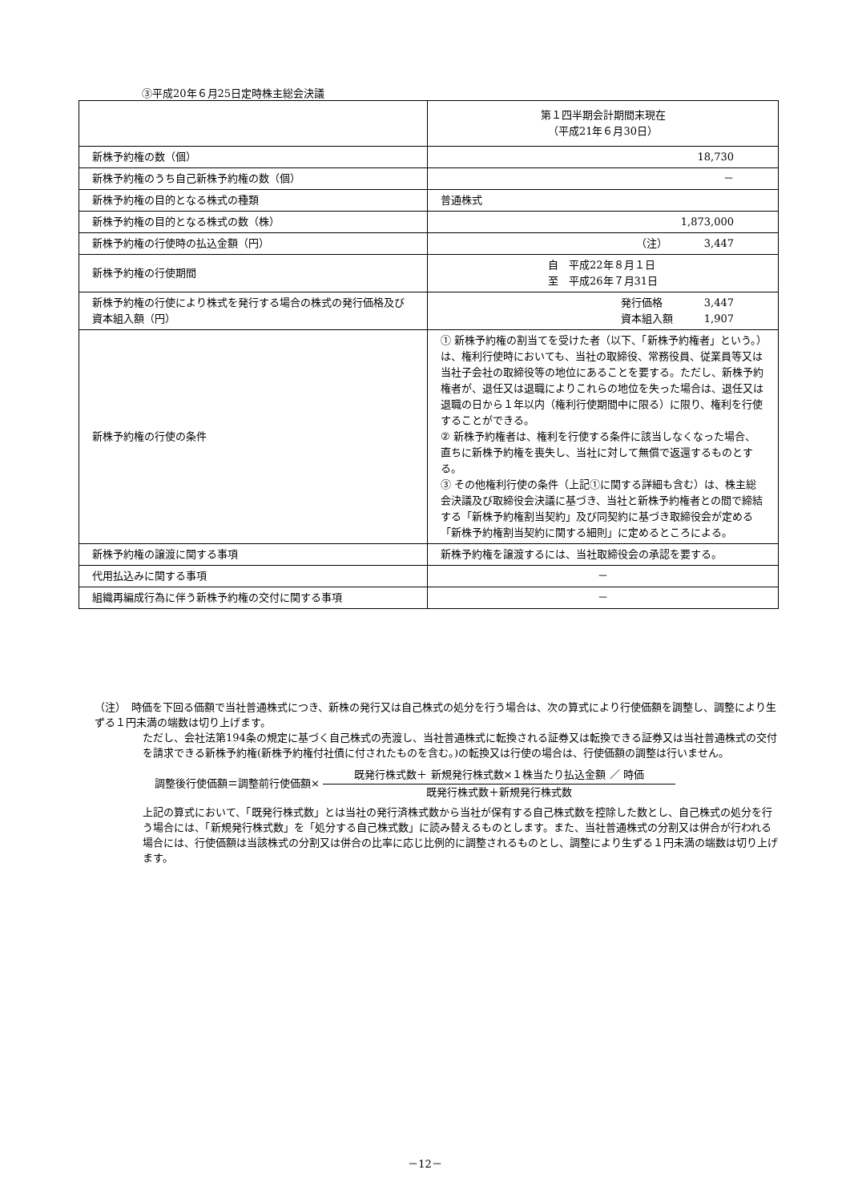③平成20年６月25日定時株主総会決議
| | 第１四半期会計期間末現在 （平成21年６月30日） |
| 新株予約権の数（個） | 18,730 |
| 新株予約権のうち自己新株予約権の数（個） | － |
| 新株予約権の目的となる株式の種類 | 普通株式 |
| 新株予約権の目的となる株式の数（株） | 1,873,000 |
| 新株予約権の行使時の払込金額（円） | （注） 3,447 |
| 新株予約権の行使期間 | 自 平成22年８月１日 至 平成26年７月31日 |
| 新株予約権の行使により株式を発行する場合の株式の発行価格及び資本組入額（円） | 発行価格 3,447 資本組入額 1,907 |
| 新株予約権の行使の条件 | ① 新株予約権の割当てを受けた者（以下、「新株予約権者」という。）は、権利行使時においても、当社の取締役、常務役員、従業員等又は当社子会社の取締役等の地位にあることを要する。ただし、新株予約権者が、退任又は退職によりこれらの地位を失った場合は、退任又は退職の日から１年以内（権利行使期間中に限る）に限り、権利を行使することができる。 ② 新株予約権者は、権利を行使する条件に該当しなくなった場合、直ちに新株予約権を喪失し、当社に対して無償で返還するものとする。 ③ その他権利行使の条件（上記①に関する詳細も含む）は、株主総会決議及び取締役会決議に基づき、当社と新株予約権者との間で締結する「新株予約権割当契約」及び同契約に基づき取締役会が定める「新株予約権割当契約に関する細則」に定めるところによる。 |
| 新株予約権の譲渡に関する事項 | 新株予約権を譲渡するには、当社取締役会の承認を要する。 |
| 代用払込みに関する事項 | － |
| 組織再編成行為に伴う新株予約権の交付に関する事項 | － |
（注）　時価を下回る価額で当社普通株式につき、新株の発行又は自己株式の処分を行う場合は、次の算式により行使価額を調整し、調整により生ずる１円未満の端数は切り上げます。
ただし、会社法第194条の規定に基づく自己株式の売渡し、当社普通株式に転換される証券又は転換できる証券又は当社普通株式の交付を請求できる新株予約権(新株予約権付社債に付されたものを含む。)の転換又は行使の場合は、行使価額の調整は行いません。
調整後行使価額＝調整前行使価額×
既発行株式数＋ 新規発行株式数×１株当たり払込金額 ／ 時価
既発行株式数＋新規発行株式数
上記の算式において、「既発行株式数」とは当社の発行済株式数から当社が保有する自己株式数を控除した数とし、自己株式の処分を行う場合には、「新規発行株式数」を「処分する自己株式数」に読み替えるものとします。また、当社普通株式の分割又は併合が行われる場合には、行使価額は当該株式の分割又は併合の比率に応じ比例的に調整されるものとし、調整により生ずる１円未満の端数は切り上げます。
－12－